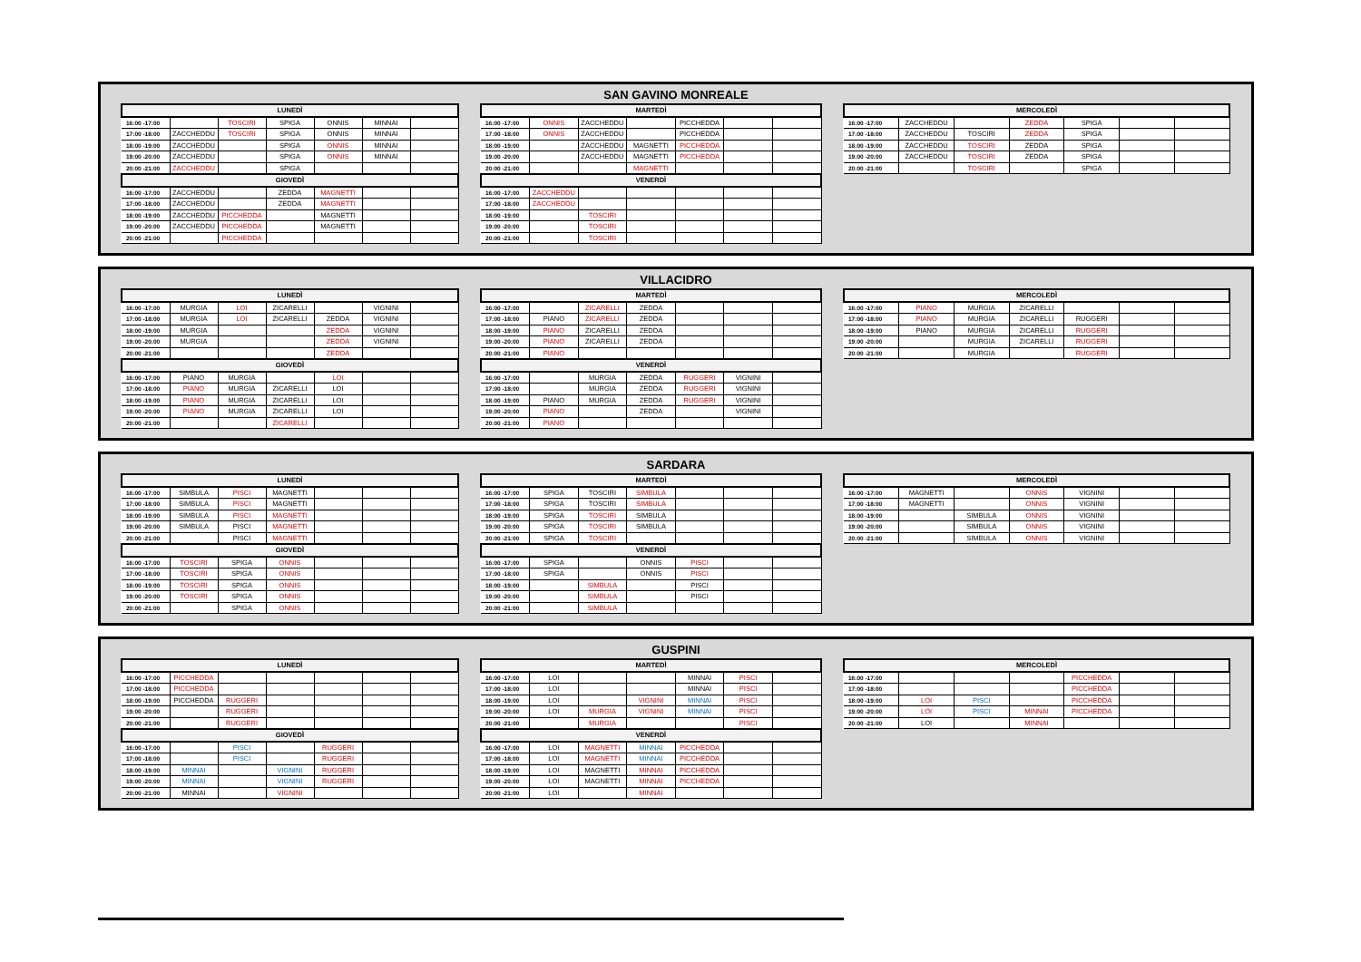SAN GAVINO MONREALE
| LUNEDÌ | | | | | | |
| --- | --- | --- | --- | --- | --- | --- |
| 16:00 -17:00 | | TOSCIRI | SPIGA | ONNIS | MINNAI | |
| 17:00 -18:00 | ZACCHEDDU | TOSCIRI | SPIGA | ONNIS | MINNAI | |
| 18:00 -19:00 | ZACCHEDDU | | SPIGA | ONNIS | MINNAI | |
| 19:00 -20:00 | ZACCHEDDU | | SPIGA | ONNIS | MINNAI | |
| 20:00 -21:00 | ZACCHEDDU | | SPIGA | | | |
| GIOVEDÌ | | | | | | |
| 16:00 -17:00 | ZACCHEDDU | | ZEDDA | MAGNETTI | | |
| 17:00 -18:00 | ZACCHEDDU | | ZEDDA | MAGNETTI | | |
| 18:00 -19:00 | ZACCHEDDU | PICCHEDDA | | MAGNETTI | | |
| 19:00 -20:00 | ZACCHEDDU | PICCHEDDA | | MAGNETTI | | |
| 20:00 -21:00 | | PICCHEDDA | | | | |
| MARTEDÌ | | | | | | |
| --- | --- | --- | --- | --- | --- | --- |
| 16:00 -17:00 | ONNIS | ZACCHEDDU | | PICCHEDDA | | |
| 17:00 -18:00 | ONNIS | ZACCHEDDU | | PICCHEDDA | | |
| 18:00 -19:00 | | ZACCHEDDU | MAGNETTI | PICCHEDDA | | |
| 19:00 -20:00 | | ZACCHEDDU | MAGNETTI | PICCHEDDA | | |
| 20:00 -21:00 | | | MAGNETTI | | | |
| VENERDÌ | | | | | | |
| 16:00 -17:00 | ZACCHEDDU | | | | | |
| 17:00 -18:00 | ZACCHEDDU | | | | | |
| 18:00 -19:00 | | TOSCIRI | | | | |
| 19:00 -20:00 | | TOSCIRI | | | | |
| 20:00 -21:00 | | TOSCIRI | | | | |
| MERCOLEDÌ | | | | | | |
| --- | --- | --- | --- | --- | --- | --- |
| 16:00 -17:00 | ZACCHEDDU | | ZEDDA | SPIGA | | |
| 17:00 -18:00 | ZACCHEDDU | TOSCIRI | ZEDDA | SPIGA | | |
| 18:00 -19:00 | ZACCHEDDU | TOSCIRI | ZEDDA | SPIGA | | |
| 19:00 -20:00 | ZACCHEDDU | TOSCIRI | ZEDDA | SPIGA | | |
| 20:00 -21:00 | | TOSCIRI | | SPIGA | | |
VILLACIDRO
| LUNEDÌ | | | | | | |
| --- | --- | --- | --- | --- | --- | --- |
| 16:00 -17:00 | MURGIA | LOI | ZICARELLI | | VIGNINI | |
| 17:00 -18:00 | MURGIA | LOI | ZICARELLI | ZEDDA | VIGNINI | |
| 18:00 -19:00 | MURGIA | | | ZEDDA | VIGNINI | |
| 19:00 -20:00 | MURGIA | | | ZEDDA | VIGNINI | |
| 20:00 -21:00 | | | | ZEDDA | | |
| GIOVEDÌ | | | | | | |
| 16:00 -17:00 | PIANO | MURGIA | | LOI | | |
| 17:00 -18:00 | PIANO | MURGIA | ZICARELLI | LOI | | |
| 18:00 -19:00 | PIANO | MURGIA | ZICARELLI | LOI | | |
| 19:00 -20:00 | PIANO | MURGIA | ZICARELLI | LOI | | |
| 20:00 -21:00 | | | ZICARELLI | | | |
| MARTEDÌ | | | | | | |
| --- | --- | --- | --- | --- | --- | --- |
| 16:00 -17:00 | | ZICARELLI | ZEDDA | | | |
| 17:00 -18:00 | PIANO | ZICARELLI | ZEDDA | | | |
| 18:00 -19:00 | PIANO | ZICARELLI | ZEDDA | | | |
| 19:00 -20:00 | PIANO | ZICARELLI | ZEDDA | | | |
| 20:00 -21:00 | PIANO | | | | | |
| VENERDÌ | | | | | | |
| 16:00 -17:00 | | MURGIA | ZEDDA | RUGGERI | VIGNINI | |
| 17:00 -18:00 | | MURGIA | ZEDDA | RUGGERI | VIGNINI | |
| 18:00 -19:00 | PIANO | MURGIA | ZEDDA | RUGGERI | VIGNINI | |
| 19:00 -20:00 | PIANO | | ZEDDA | | VIGNINI | |
| 20:00 -21:00 | PIANO | | | | | |
| MERCOLEDÌ | | | | | | |
| --- | --- | --- | --- | --- | --- | --- |
| 16:00 -17:00 | PIANO | MURGIA | ZICARELLI | | | |
| 17:00 -18:00 | PIANO | MURGIA | ZICARELLI | RUGGERI | | |
| 18:00 -19:00 | PIANO | MURGIA | ZICARELLI | RUGGERI | | |
| 19:00 -20:00 | | MURGIA | ZICARELLI | RUGGERI | | |
| 20:00 -21:00 | | MURGIA | | RUGGERI | | |
SARDARA
| LUNEDÌ | | | | | | |
| --- | --- | --- | --- | --- | --- | --- |
| 16:00 -17:00 | SIMBULA | PISCI | MAGNETTI | | | |
| 17:00 -18:00 | SIMBULA | PISCI | MAGNETTI | | | |
| 18:00 -19:00 | SIMBULA | PISCI | MAGNETTI | | | |
| 19:00 -20:00 | SIMBULA | PISCI | MAGNETTI | | | |
| 20:00 -21:00 | | PISCI | MAGNETTI | | | |
| GIOVEDÌ | | | | | | |
| 16:00 -17:00 | TOSCIRI | SPIGA | ONNIS | | | |
| 17:00 -18:00 | TOSCIRI | SPIGA | ONNIS | | | |
| 18:00 -19:00 | TOSCIRI | SPIGA | ONNIS | | | |
| 19:00 -20:00 | TOSCIRI | SPIGA | ONNIS | | | |
| 20:00 -21:00 | | SPIGA | ONNIS | | | |
| MARTEDÌ | | | | | | |
| --- | --- | --- | --- | --- | --- | --- |
| 16:00 -17:00 | SPIGA | TOSCIRI | SIMBULA | | | |
| 17:00 -18:00 | SPIGA | TOSCIRI | SIMBULA | | | |
| 18:00 -19:00 | SPIGA | TOSCIRI | SIMBULA | | | |
| 19:00 -20:00 | SPIGA | TOSCIRI | SIMBULA | | | |
| 20:00 -21:00 | SPIGA | TOSCIRI | | | | |
| VENERDÌ | | | | | | |
| 16:00 -17:00 | SPIGA | | ONNIS | PISCI | | |
| 17:00 -18:00 | SPIGA | | ONNIS | PISCI | | |
| 18:00 -19:00 | | SIMBULA | | PISCI | | |
| 19:00 -20:00 | | SIMBULA | | PISCI | | |
| 20:00 -21:00 | | SIMBULA | | | | |
| MERCOLEDÌ | | | | | | |
| --- | --- | --- | --- | --- | --- | --- |
| 16:00 -17:00 | MAGNETTI | | ONNIS | VIGNINI | | |
| 17:00 -18:00 | MAGNETTI | | ONNIS | VIGNINI | | |
| 18:00 -19:00 | | SIMBULA | ONNIS | VIGNINI | | |
| 19:00 -20:00 | | SIMBULA | ONNIS | VIGNINI | | |
| 20:00 -21:00 | | SIMBULA | ONNIS | VIGNINI | | |
GUSPINI
| LUNEDÌ | | | | | | |
| --- | --- | --- | --- | --- | --- | --- |
| 16:00 -17:00 | PICCHEDDA | | | | | |
| 17:00 -18:00 | PICCHEDDA | | | | | |
| 18:00 -19:00 | PICCHEDDA | RUGGERI | | | | |
| 19:00 -20:00 | | RUGGERI | | | | |
| 20:00 -21:00 | | RUGGERI | | | | |
| GIOVEDÌ | | | | | | |
| 16:00 -17:00 | | PISCI | | RUGGERI | | |
| 17:00 -18:00 | | PISCI | | RUGGERI | | |
| 18:00 -19:00 | MINNAI | | VIGNINI | RUGGERI | | |
| 19:00 -20:00 | MINNAI | | VIGNINI | RUGGERI | | |
| 20:00 -21:00 | MINNAI | | VIGNINI | | | |
| MARTEDÌ | | | | | | |
| --- | --- | --- | --- | --- | --- | --- |
| 16:00 -17:00 | LOI | | | MINNAI | PISCI | |
| 17:00 -18:00 | LOI | | | MINNAI | PISCI | |
| 18:00 -19:00 | LOI | | VIGNINI | MINNAI | PISCI | |
| 19:00 -20:00 | LOI | MURGIA | VIGNINI | MINNAI | PISCI | |
| 20:00 -21:00 | | MURGIA | | | PISCI | |
| VENERDÌ | | | | | | |
| 16:00 -17:00 | LOI | MAGNETTI | MINNAI | PICCHEDDA | | |
| 17:00 -18:00 | LOI | MAGNETTI | MINNAI | PICCHEDDA | | |
| 18:00 -19:00 | LOI | MAGNETTI | MINNAI | PICCHEDDA | | |
| 19:00 -20:00 | LOI | MAGNETTI | MINNAI | PICCHEDDA | | |
| 20:00 -21:00 | LOI | | MINNAI | | | |
| MERCOLEDÌ | | | | | | |
| --- | --- | --- | --- | --- | --- | --- |
| 16:00 -17:00 | | | | PICCHEDDA | | |
| 17:00 -18:00 | | | | PICCHEDDA | | |
| 18:00 -19:00 | LOI | PISCI | | PICCHEDDA | | |
| 19:00 -20:00 | LOI | PISCI | MINNAI | PICCHEDDA | | |
| 20:00 -21:00 | LOI | | MINNAI | | | |